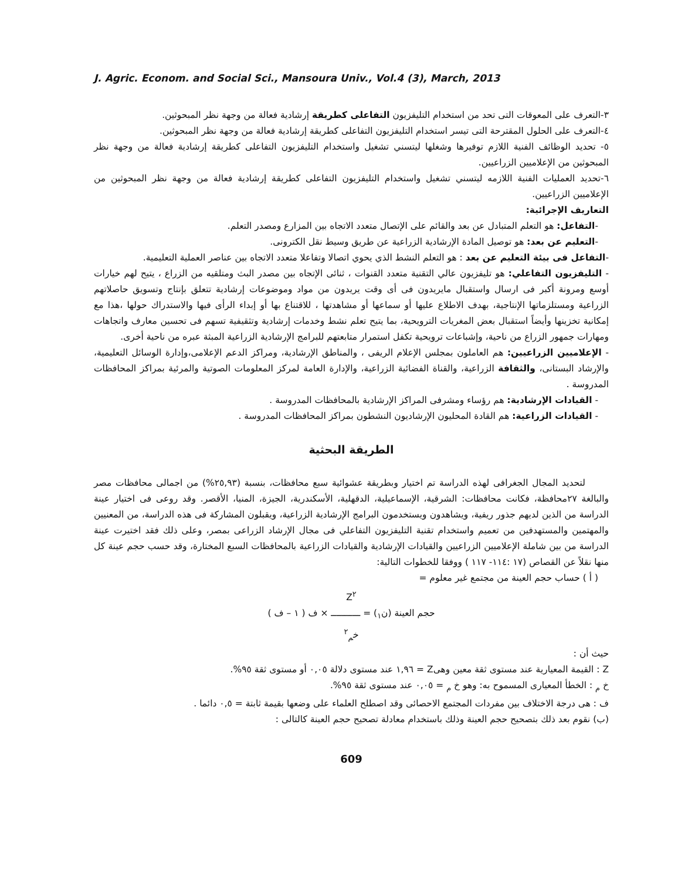J. Agric. Econom. and Social Sci., Mansoura Univ., Vol.4 (3), March, 2013
٣-التعرف على المعوقات التى تحد من استخدام التليفزيون التفاعلى كطريقة إرشادية فعالة من وجهة نظر المبحوثين.
٤-التعرف على الحلول المقترحة التى تيسر استخدام التليفزيون التفاعلى كطريقة إرشادية فعالة من وجهة نظر المبحوثين.
٥- تحديد الوظائف الفنية اللازم توفيرها وشغلها ليتسني تشغيل واستخدام التليفزيون التفاعلى كطريقة إرشادية فعالة من وجهة نظر المبحوثين من الإعلاميين الزراعيين.
٦-تحديد العمليات الفنية اللازمه ليتسني تشغيل واستخدام التليفزيون التفاعلى كطريقة إرشادية فعالة من وجهة نظر المبحوثين من الإعلاميين الزراعيين.
التعاريف الإجرائية:
-التفاعل: هو التعلم المتبادل عن بعد والقائم على الإتصال متعدد الاتجاه بين المزارع ومصدر التعلم.
-التعليم عن بعد: هو توصيل المادة الإرشادية الزراعية عن طريق وسيط نقل الكترونى.
-التفاعل فى بيئة التعليم عن بعد : هو التعلم النشط الذي يحوي اتصالا وتفاعلا متعدد الاتجاه بين عناصر العملية التعليمية.
- التليفزيون التفاعلي: هو تليفزيون عالي التقنية متعدد القنوات ، ثنائى الإتجاه بين مصدر البث ومتلقيه من الزراع ، يتيح لهم خيارات أوسع ومرونة أكبر فى ارسال واستقبال مايريدون فى أى وقت يريدون من مواد وموضوعات إرشادية تتعلق بإنتاج وتسويق حاصلاتهم الزراعية ومستلزماتها الإنتاجية، بهدف الاطلاع عليها أو سماعها أو مشاهدتها ، للاقتناع بها أو إبداء الرأى فيها والاستدراك حولها ،هذا مع إمكانية تخزينها وأيضاً استقبال بعض المغريات الترويحية، بما يتيح تعلم نشط وخدمات إرشادية وتثقيفية تسهم فى تحسين معارف واتجاهات ومهارات جمهور الزراع من ناحية، وإشباعات ترويحية تكفل استمرار متابعتهم للبرامج الإرشادية الزراعية المبثة عبره من ناحية أخرى.
- الإعلاميين الزراعيين: هم العاملون بمجلس الإعلام الريفى ، والمناطق الإرشادية، ومراكز الدعم الإعلامى،وإدارة الوسائل التعليمية، والإرشاد البستانى، والثقافة الزراعية، والقناة الفضائية الزراعية، والإدارة العامة لمركز المعلومات الصوتية والمرئية بمراكز المحافظات المدروسة .
- القيادات الإرشادية: هم رؤساء ومشرفى المراكز الإرشادية بالمحافظات المدروسة .
- القيادات الزراعية: هم القادة المحليون الإرشاديون النشطون بمراكز المحافظات المدروسة .
الطريقة البحثية
لتحديد المجال الجغرافى لهذه الدراسة تم اختيار وبطريقة عشوائية سبع محافظات، بنسبة (٢٥,٩٣%) من اجمالى محافظات مصر والبالغة ٢٧محافظة، فكانت محافظات: الشرقية، الإسماعيلية، الدقهلية، الأسكندرية، الجيزة، المنيا، الأقصر. وقد روعى فى اختيار عينة الدراسة من الذين لديهم جذور ريفية، ويشاهدون ويستخدمون البرامج الإرشادية الزراعية، ويقبلون المشاركة فى هذه الدراسة، من المعنيين والمهتمين والمستهدفين من تعميم واستخدام تقنية التليفزيون التفاعلي فى مجال الإرشاد الزراعى بمصر، وعلى ذلك فقد اختيرت عينة الدراسة من بين شاملة الإعلاميين الزراعيين والقيادات الإرشادية والقيادات الزراعية بالمحافظات السبع المختارة، وقد حسب حجم عينة كل منها نقلاً عن القصاص (١٧ :١١٤- ١١٧ ) ووفقا للخطوات التالية:
( أ ) حساب حجم العينة من مجتمع غير معلوم =
Z<sup>٢</sup>
حجم العينة (ن<sub>١</sub>) = ـــــــــــ × ف ( ١ – ف )
خ<sub>م</sub><sup>٢</sup>
حيث أن :
Z : القيمة المعيارية عند مستوى ثقة معين وهىZ = ١,٩٦ عند مستوى دلالة ٠,٠٥ أو مستوى ثقة ٩٥%.
خ <sub>م</sub> : الخطأ المعيارى المسموح به: وهو خ <sub>م</sub> = ٠,٠٥ عند مستوى ثقة ٩٥%.
ف : هى درجة الاختلاف بين مفردات المجتمع الاحصائى وقد اصطلح العلماء على وضعها بقيمة ثابتة = ٠,٥ دائما .
(ب) نقوم بعد ذلك بتصحيح حجم العينة وذلك باستخدام معادلة تصحيح حجم العينة كالتالى :
609